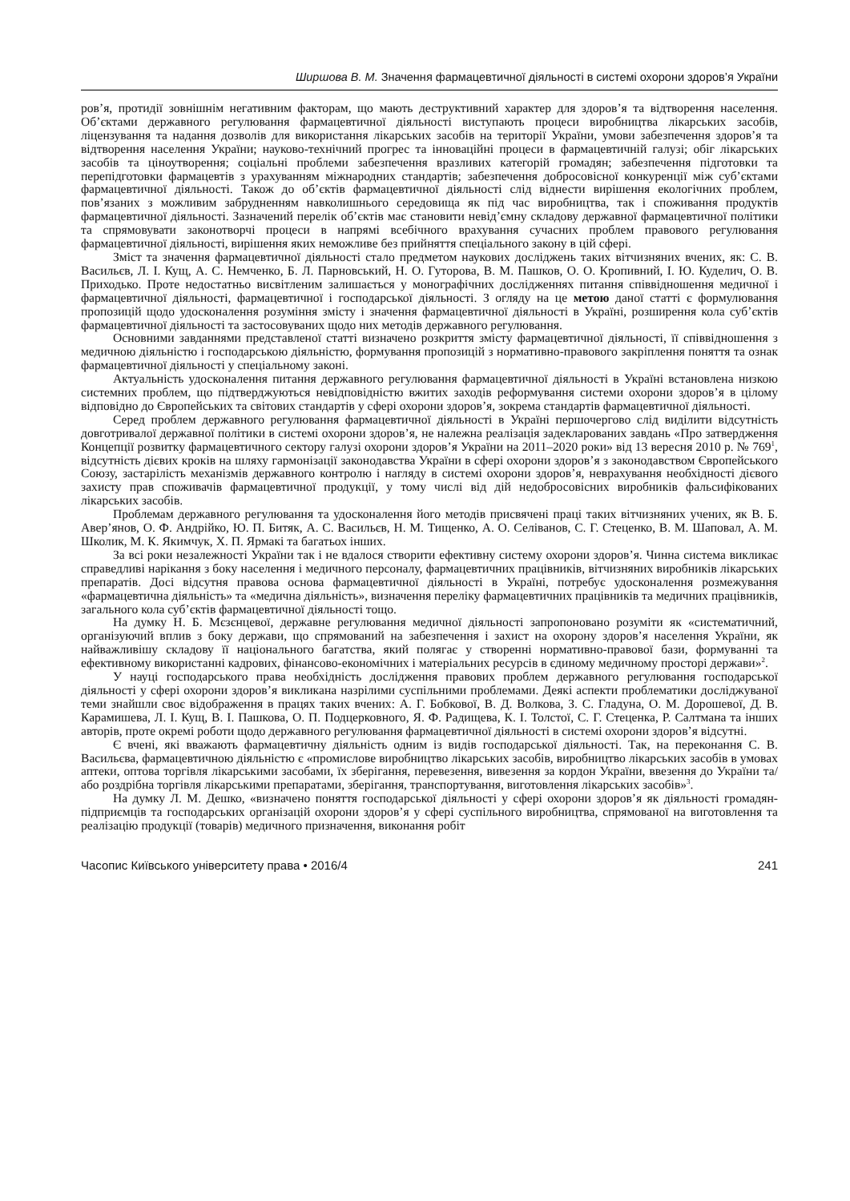Ширшова В. М. Значення фармацевтичної діяльності в системі охорони здоров’я України
ров’я, протидії зовнішнім негативним факторам, що мають деструктивний характер для здоров’я та відтворення населення. Об’єктами державного регулювання фармацевтичної діяльності виступають процеси виробництва лікарських засобів, ліцензування та надання дозволів для використання лікарських засобів на території України, умови забезпечення здоров’я та відтворення населення України; науково-технічний прогрес та інноваційні процеси в фармацевтичній галузі; обіг лікарських засобів та ціноутворення; соціальні проблеми забезпечення вразливих категорій громадян; забезпечення підготовки та перепідготовки фармацевтів з урахуванням міжнародних стандартів; забезпечення добросовісної конкуренції між суб’єктами фармацевтичної діяльності. Також до об’єктів фармацевтичної діяльності слід віднести вирішення екологічних проблем, пов’язаних з можливим забрудненням навколишнього середовища як під час виробництва, так і споживання продуктів фармацевтичної діяльності. Зазначений перелік об’єктів має становити невід’ємну складову державної фармацевтичної політики та спрямовувати законотворчі процеси в напрямі всебічного врахування сучасних проблем правового регулювання фармацевтичної діяльності, вирішення яких неможливе без прийняття спеціального закону в цій сфері.
Зміст та значення фармацевтичної діяльності стало предметом наукових досліджень таких вітчизняних вчених, як: С. В. Васильєв, Л. І. Кущ, А. С. Немченко, Б. Л. Парновський, Н. О. Гуторова, В. М. Пашков, О. О. Кропивний, І. Ю. Куделич, О. В. Приходько. Проте недостатньо висвітленим залишається у монографічних дослідженнях питання співвідношення медичної і фармацевтичної діяльності, фармацевтичної і господарської діяльності. З огляду на це метою даної статті є формулювання пропозицій щодо удосконалення розуміння змісту і значення фармацевтичної діяльності в Україні, розширення кола суб’єктів фармацевтичної діяльності та застосовуваних щодо них методів державного регулювання.
Основними завданнями представленої статті визначено розкриття змісту фармацевтичної діяльності, її співвідношення з медичною діяльністю і господарською діяльністю, формування пропозицій з нормативно-правового закріплення поняття та ознак фармацевтичної діяльності у спеціальному законі.
Актуальність удосконалення питання державного регулювання фармацевтичної діяльності в Україні встановлена низкою системних проблем, що підтверджуються невідповідністю вжитих заходів реформування системи охорони здоров’я в цілому відповідно до Європейських та світових стандартів у сфері охорони здоров’я, зокрема стандартів фармацевтичної діяльності.
Серед проблем державного регулювання фармацевтичної діяльності в Україні першочергово слід виділити відсутність довготривалої державної політики в системі охорони здоров’я, не належна реалізація задекларованих завдань «Про затвердження Концепції розвитку фармацевтичного сектору галузі охорони здоров’я України на 2011–2020 роки» від 13 вересня 2010 р. № 769<sup>1</sup>, відсутність дієвих кроків на шляху гармонізації законодавства України в сфері охорони здоров’я з законодавством Європейського Союзу, застарілість механізмів державного контролю і нагляду в системі охорони здоров’я, неврахування необхідності дієвого захисту прав споживачів фармацевтичної продукції, у тому числі від дій недобросовісних виробників фальсифікованих лікарських засобів.
Проблемам державного регулювання та удосконалення його методів присвячені праці таких вітчизняних учених, як В. Б. Авер’янов, О. Ф. Андрійко, Ю. П. Битяк, А. С. Васильєв, Н. М. Тищенко, А. О. Селіванов, С. Г. Стеценко, В. М. Шаповал, А. М. Школик, М. К. Якимчук, Х. П. Ярмакі та багатьох інших.
За всі роки незалежності України так і не вдалося створити ефективну систему охорони здоров’я. Чинна система викликає справедливі нарікання з боку населення і медичного персоналу, фармацевтичних працівників, вітчизняних виробників лікарських препаратів. Досі відсутня правова основа фармацевтичної діяльності в Україні, потребує удосконалення розмежування «фармацевтична діяльність» та «медична діяльність», визначення переліку фармацевтичних працівників та медичних працівників, загального кола суб’єктів фармацевтичної діяльності тощо.
На думку Н. Б. Мєзєнцевої, державне регулювання медичної діяльності запропоновано розуміти як «систематичний, організуючий вплив з боку держави, що спрямований на забезпечення і захист на охорону здоров’я населення України, як найважливішу складову її національного багатства, який полягає у створенні нормативно-правової бази, формуванні та ефективному використанні кадрових, фінансово-економічних і матеріальних ресурсів в єдиному медичному просторі держави»<sup>2</sup>.
У науці господарського права необхідність дослідження правових проблем державного регулювання господарської діяльності у сфері охорони здоров’я викликана назрілими суспільними проблемами. Деякі аспекти проблематики досліджуваної теми знайшли своє відображення в працях таких вчених: А. Г. Бобкової, В. Д. Волкова, З. С. Гладуна, О. М. Дорошевої, Д. В. Карамишева, Л. І. Кущ, В. І. Пашкова, О. П. Подцерковного, Я. Ф. Радищева, К. І. Толстої, С. Г. Стеценка, Р. Салтмана та інших авторів, проте окремі роботи щодо державного регулювання фармацевтичної діяльності в системі охорони здоров’я відсутні.
Є вчені, які вважають фармацевтичну діяльність одним із видів господарської діяльності. Так, на переконання С. В. Васильєва, фармацевтичною діяльністю є «промислове виробництво лікарських засобів, виробництво лікарських засобів в умовах аптеки, оптова торгівля лікарськими засобами, їх зберігання, перевезення, вивезення за кордон України, ввезення до України та/або роздрібна торгівля лікарськими препаратами, зберігання, транспортування, виготовлення лікарських засобів»<sup>3</sup>.
На думку Л. М. Дешко, «визначено поняття господарської діяльності у сфері охорони здоров’я як діяльності громадян-підприємців та господарських організацій охорони здоров’я у сфері суспільного виробництва, спрямованої на виготовлення та реалізацію продукції (товарів) медичного призначення, виконання робіт
Часопис Київського університету права • 2016/4 241